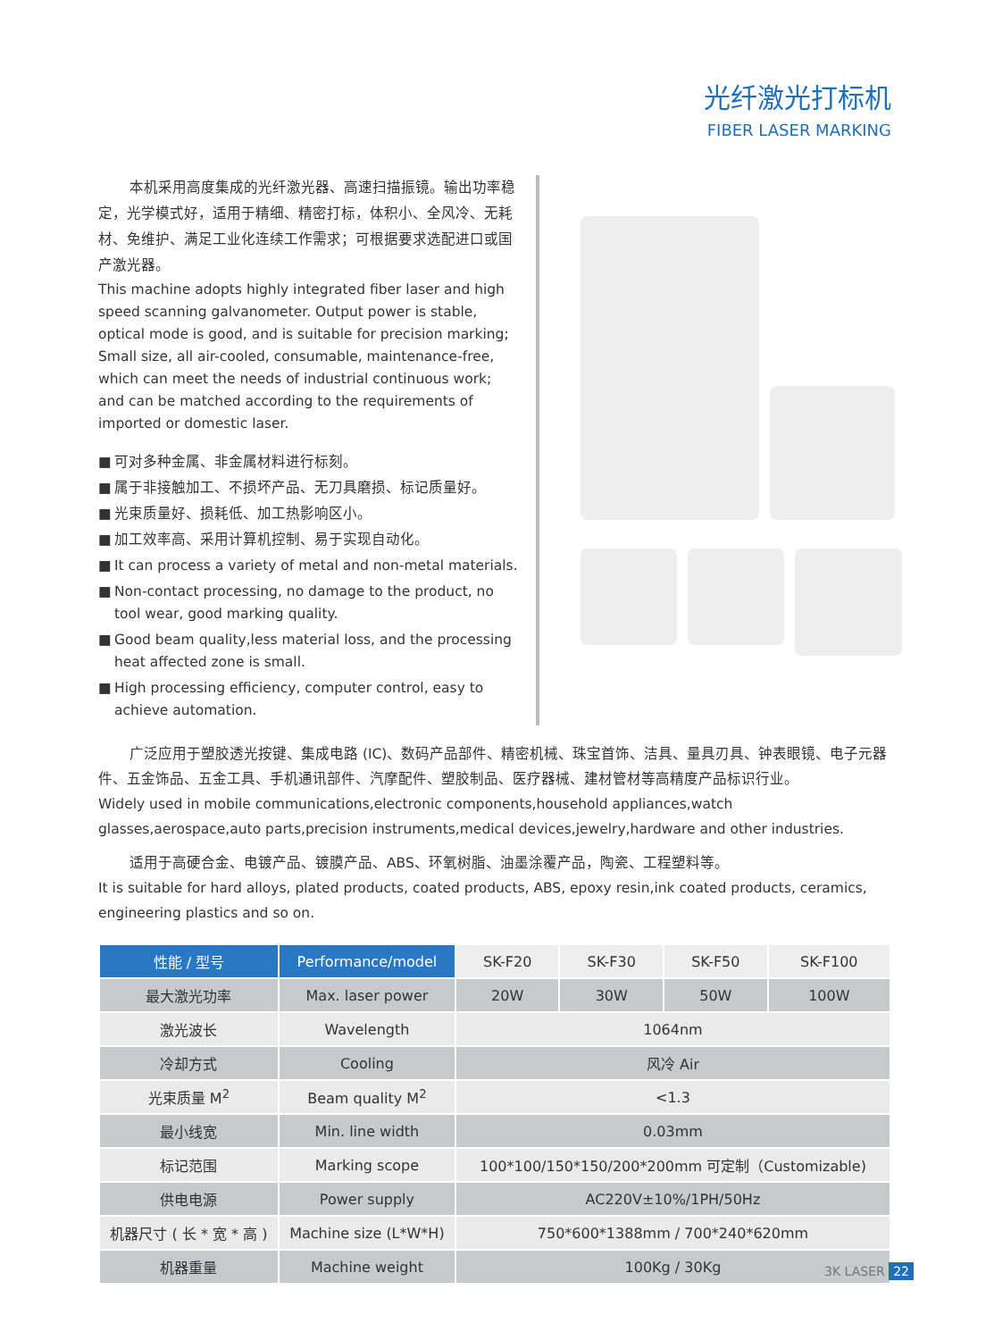光纤激光打标机
FIBER LASER MARKING
本机采用高度集成的光纤激光器、高速扫描振镜。输出功率稳定，光学模式好，适用于精细、精密打标，体积小、全风冷、无耗材、免维护、满足工业化连续工作需求；可根据要求选配进口或国产激光器。
This machine adopts highly integrated fiber laser and high speed scanning galvanometer. Output power is stable, optical mode is good, and is suitable for precision marking; Small size, all air-cooled, consumable, maintenance-free, which can meet the needs of industrial continuous work; and can be matched according to the requirements of imported or domestic laser.
■ 可对多种金属、非金属材料进行标刻。
■ 属于非接触加工、不损坏产品、无刀具磨损、标记质量好。
■ 光束质量好、损耗低、加工热影响区小。
■ 加工效率高、采用计算机控制、易于实现自动化。
■ It can process a variety of metal and non-metal materials.
■ Non-contact processing, no damage to the product, no tool wear, good marking quality.
■ Good beam quality,less material loss, and the processing heat affected zone is small.
■ High processing efficiency, computer control, easy to achieve automation.
广泛应用于塑胶透光按键、集成电路 (IC)、数码产品部件、精密机械、珠宝首饰、洁具、量具刃具、钟表眼镜、电子元器件、五金饰品、五金工具、手机通讯部件、汽摩配件、塑胶制品、医疗器械、建材管材等高精度产品标识行业。
Widely used in mobile communications,electronic components,household appliances,watch glasses,aerospace,auto parts,precision instruments,medical devices,jewelry,hardware and other industries.
适用于高硬合金、电镀产品、镀膜产品、ABS、环氧树脂、油墨涂覆产品，陶瓷、工程塑料等。
It is suitable for hard alloys, plated products, coated products, ABS, epoxy resin,ink coated products, ceramics, engineering plastics and so on.
| 性能 / 型号 | Performance/model | SK-F20 | SK-F30 | SK-F50 | SK-F100 |
| --- | --- | --- | --- | --- | --- |
| 最大激光功率 | Max. laser power | 20W | 30W | 50W | 100W |
| 激光波长 | Wavelength | 1064nm | | | |
| 冷却方式 | Cooling | 风冷 Air | | | |
| 光束质量 M<sup>2</sup> | Beam quality M<sup>2</sup> | <1.3 | | | |
| 最小线宽 | Min. line width | 0.03mm | | | |
| 标记范围 | Marking scope | 100*100/150*150/200*200mm 可定制（Customizable) | | | |
| 供电电源 | Power supply | AC220V±10%/1PH/50Hz | | | |
| 机器尺寸 ( 长 * 宽 * 高 ) | Machine size (L*W*H) | 750*600*1388mm / 700*240*620mm | | | |
| 机器重量 | Machine weight | 100Kg / 30Kg | | | |
3K LASER 22